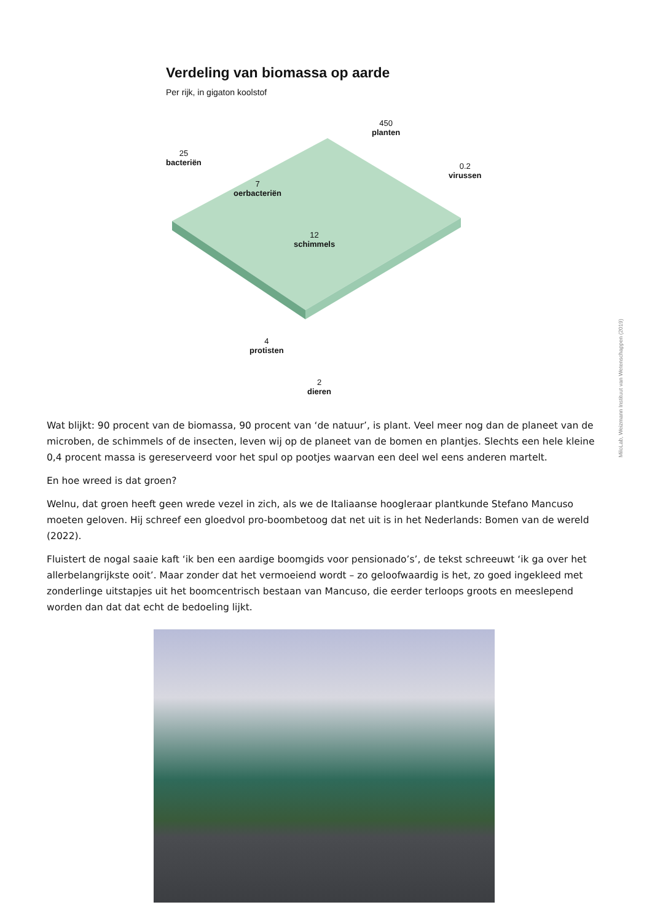Verdeling van biomassa op aarde
Per rijk, in gigaton koolstof
25
bacteriën
7
oerbacteriën
450
planten
0.2
virussen
12
schimmels
4
protisten
2
dieren
MiloLab, Weizmann Instituut van Wetenschappen (2019)
Wat blijkt: 90 procent van de biomassa, 90 procent van ‘de natuur’, is plant. Veel meer nog dan de planeet van de microben, de schimmels of de insecten, leven wij op de planeet van de bomen en plantjes. Slechts een hele kleine 0,4 procent massa is gereserveerd voor het spul op pootjes waarvan een deel wel eens anderen martelt.
En hoe wreed is dat groen?
Welnu, dat groen heeft geen wrede vezel in zich, als we de Italiaanse hoogleraar plantkunde Stefano Mancuso moeten geloven. Hij schreef een gloedvol pro-boombetoog dat net uit is in het Nederlands: Bomen van de wereld (2022).
Fluistert de nogal saaie kaft ‘ik ben een aardige boomgids voor pensionado’s’, de tekst schreeuwt ‘ik ga over het allerbelangrijkste ooit’. Maar zonder dat het vermoeiend wordt – zo geloofwaardig is het, zo goed ingekleed met zonderlinge uitstapjes uit het boomcentrisch bestaan van Mancuso, die eerder terloops groots en meeslepend worden dan dat dat echt de bedoeling lijkt.